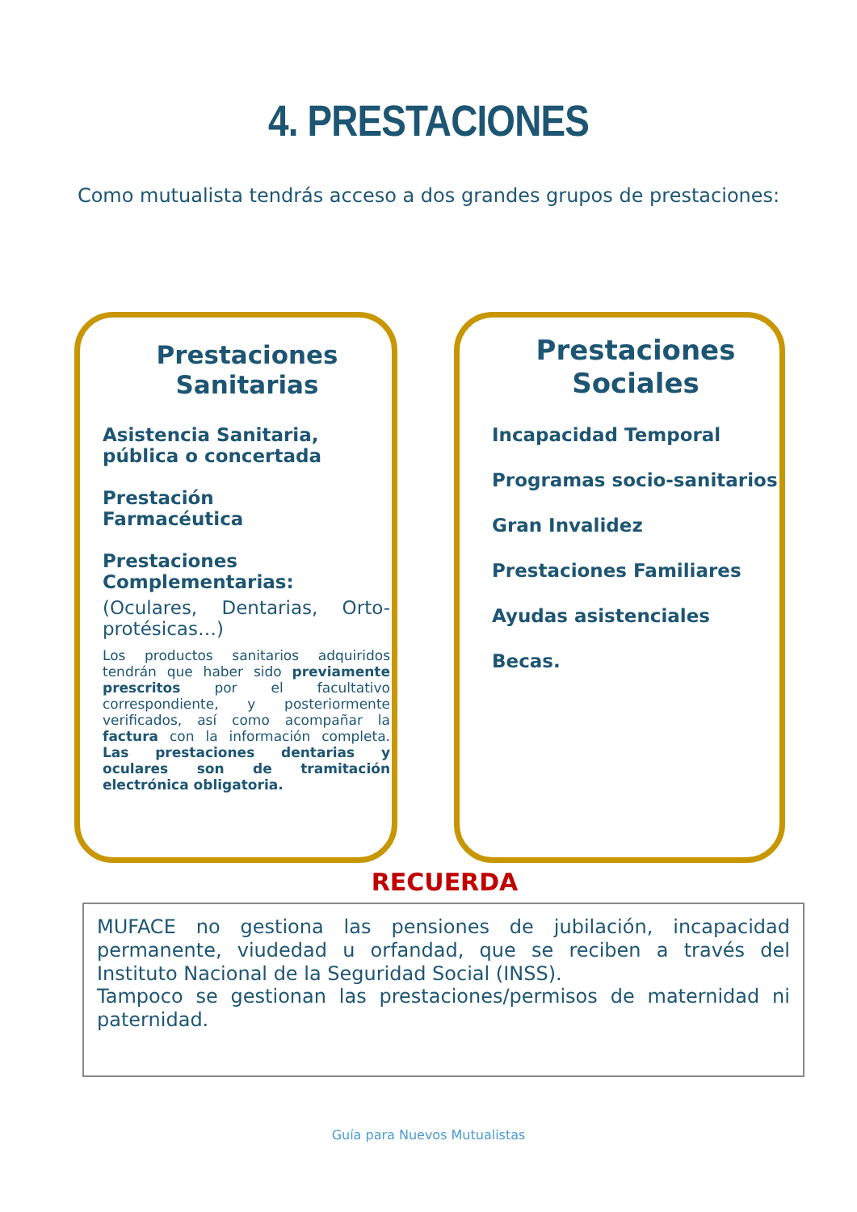4. PRESTACIONES
Como mutualista tendrás acceso a dos grandes grupos de prestaciones:
Prestaciones
Sanitarias
Asistencia Sanitaria, pública o concertada
Prestación
Farmacéutica
Prestaciones Complementarias:
(Oculares, Dentarias, Orto-protésicas…)
Los productos sanitarios adquiridos tendrán que haber sido previamente prescritos por el facultativo correspondiente, y posteriormente verificados, así como acompañar la factura con la información completa. Las prestaciones dentarias y oculares son de tramitación electrónica obligatoria.
Prestaciones
Sociales
Incapacidad Temporal
Programas socio-sanitarios
Gran Invalidez
Prestaciones Familiares
Ayudas asistenciales
Becas.
RECUERDA
MUFACE no gestiona las pensiones de jubilación, incapacidad permanente, viudedad u orfandad, que se reciben a través del Instituto Nacional de la Seguridad Social (INSS).
Tampoco se gestionan las prestaciones/permisos de maternidad ni paternidad.
Guía para Nuevos Mutualistas